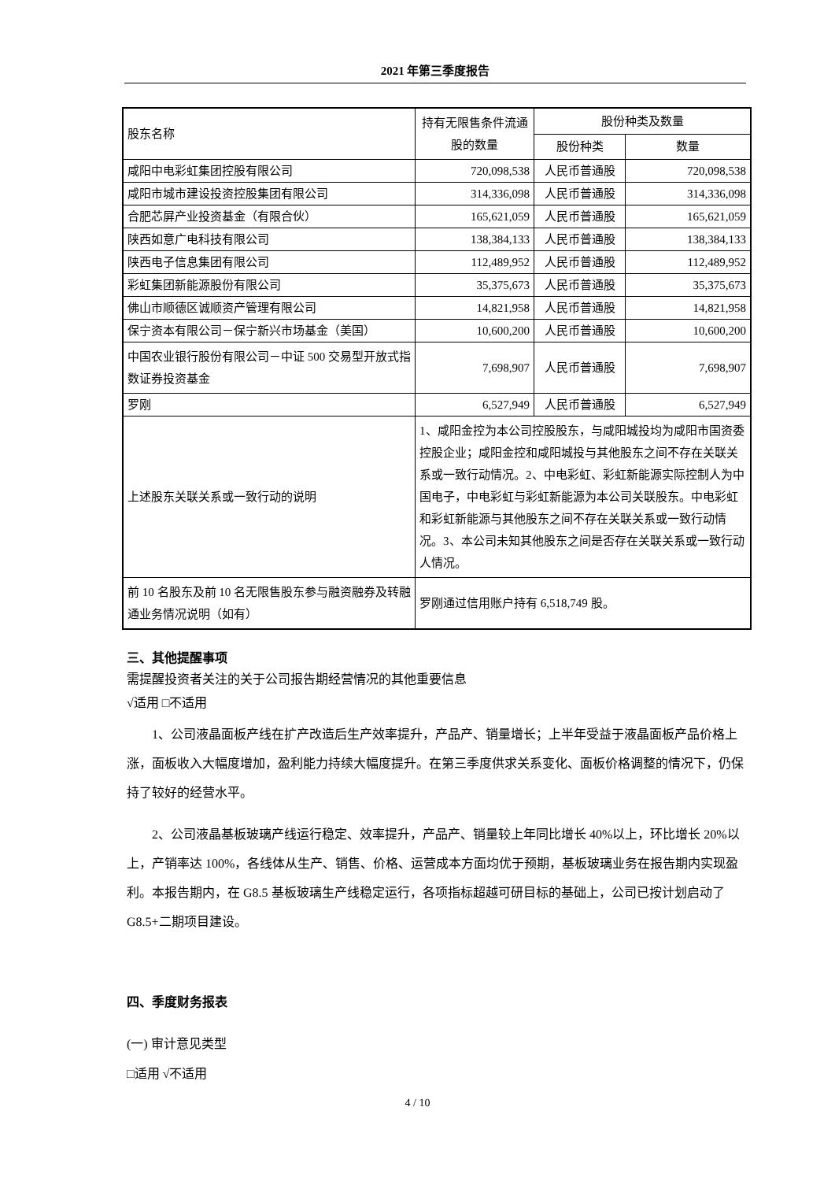2021 年第三季度报告
| 股东名称 | 持有无限售条件流通股的数量 | 股份种类及数量 | |
| | | 股份种类 | 数量 |
| 咸阳中电彩虹集团控股有限公司 | 720,098,538 | 人民币普通股 | 720,098,538 |
| 咸阳市城市建设投资控股集团有限公司 | 314,336,098 | 人民币普通股 | 314,336,098 |
| 合肥芯屏产业投资基金（有限合伙） | 165,621,059 | 人民币普通股 | 165,621,059 |
| 陕西如意广电科技有限公司 | 138,384,133 | 人民币普通股 | 138,384,133 |
| 陕西电子信息集团有限公司 | 112,489,952 | 人民币普通股 | 112,489,952 |
| 彩虹集团新能源股份有限公司 | 35,375,673 | 人民币普通股 | 35,375,673 |
| 佛山市顺德区诚顺资产管理有限公司 | 14,821,958 | 人民币普通股 | 14,821,958 |
| 保宁资本有限公司－保宁新兴市场基金（美国） | 10,600,200 | 人民币普通股 | 10,600,200 |
| 中国农业银行股份有限公司－中证 500 交易型开放式指数证券投资基金 | 7,698,907 | 人民币普通股 | 7,698,907 |
| 罗刚 | 6,527,949 | 人民币普通股 | 6,527,949 |
| 上述股东关联关系或一致行动的说明 | 1、咸阳金控为本公司控股股东，与咸阳城投均为咸阳市国资委控股企业；咸阳金控和咸阳城投与其他股东之间不存在关联关系或一致行动情况。2、中电彩虹、彩虹新能源实际控制人为中国电子，中电彩虹与彩虹新能源为本公司关联股东。中电彩虹和彩虹新能源与其他股东之间不存在关联关系或一致行动情况。3、本公司未知其他股东之间是否存在关联关系或一致行动人情况。 | | |
| 前 10 名股东及前 10 名无限售股东参与融资融券及转融通业务情况说明（如有） | 罗刚通过信用账户持有 6,518,749 股。 | | |
三、其他提醒事项
需提醒投资者关注的关于公司报告期经营情况的其他重要信息
√适用 □不适用
1、公司液晶面板产线在扩产改造后生产效率提升，产品产、销量增长；上半年受益于液晶面板产品价格上涨，面板收入大幅度增加，盈利能力持续大幅度提升。在第三季度供求关系变化、面板价格调整的情况下，仍保持了较好的经营水平。
2、公司液晶基板玻璃产线运行稳定、效率提升，产品产、销量较上年同比增长 40%以上，环比增长 20%以上，产销率达 100%，各线体从生产、销售、价格、运营成本方面均优于预期，基板玻璃业务在报告期内实现盈利。本报告期内，在 G8.5 基板玻璃生产线稳定运行，各项指标超越可研目标的基础上，公司已按计划启动了 G8.5+二期项目建设。
四、季度财务报表
(一) 审计意见类型
□适用 √不适用
4 / 10